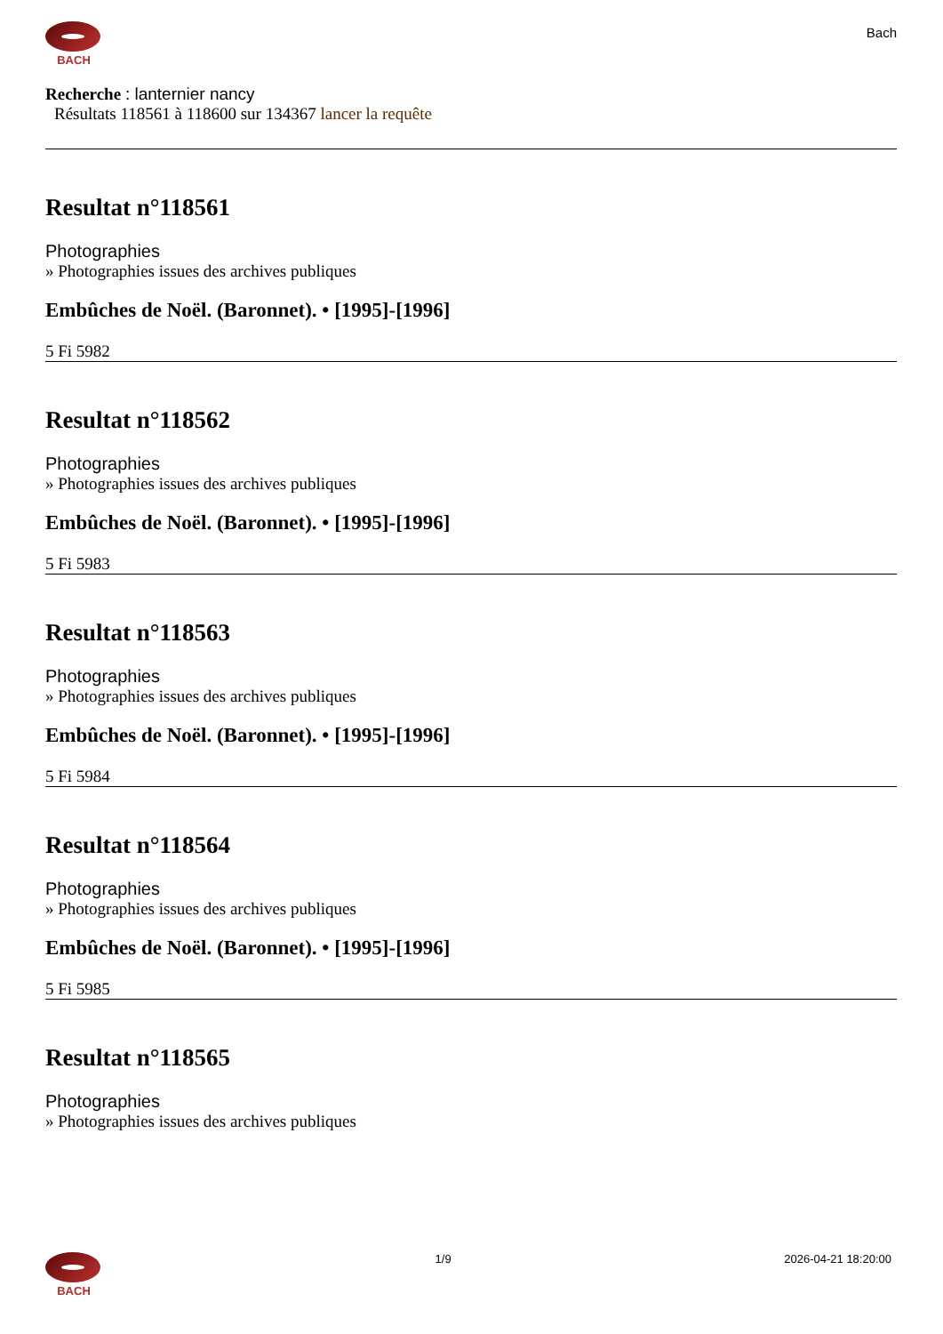BACH
Bach
Recherche : lanternier nancy
Résultats 118561 à 118600 sur 134367 lancer la requête
Resultat n°118561
Photographies
» Photographies issues des archives publiques
Embûches de Noël. (Baronnet). • [1995]-[1996]
5 Fi 5982
Resultat n°118562
Photographies
» Photographies issues des archives publiques
Embûches de Noël. (Baronnet). • [1995]-[1996]
5 Fi 5983
Resultat n°118563
Photographies
» Photographies issues des archives publiques
Embûches de Noël. (Baronnet). • [1995]-[1996]
5 Fi 5984
Resultat n°118564
Photographies
» Photographies issues des archives publiques
Embûches de Noël. (Baronnet). • [1995]-[1996]
5 Fi 5985
Resultat n°118565
Photographies
» Photographies issues des archives publiques
BACH 1/9 2026-04-21 18:20:00